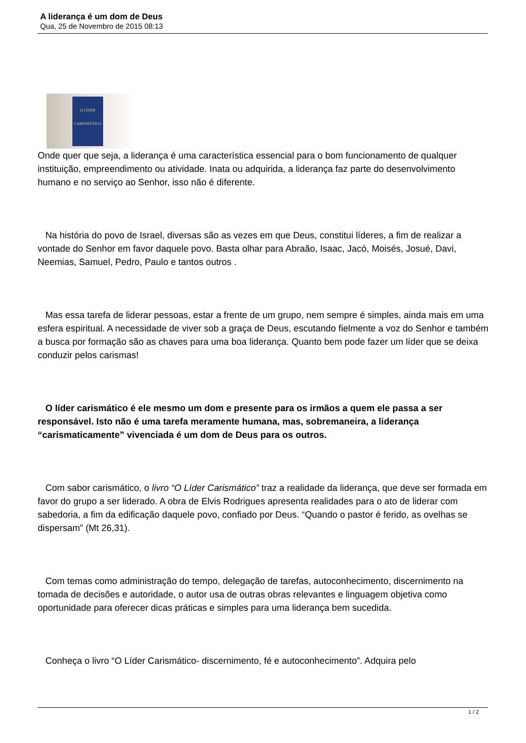A liderança é um dom de Deus
Qua, 25 de Novembro de 2015 08:13
O LÍDER CARISMÁTICO
Onde quer que seja, a liderança é uma característica essencial para o bom funcionamento de qualquer instituição, empreendimento ou atividade. Inata ou adquirida, a liderança faz parte do desenvolvimento humano e no serviço ao Senhor, isso não é diferente.
Na história do povo de Israel, diversas são as vezes em que Deus, constitui líderes, a fim de realizar a vontade do Senhor em favor daquele povo. Basta olhar para Abraão, Isaac, Jacó, Moisés, Josué, Davi, Neemias, Samuel, Pedro, Paulo e tantos outros .
Mas essa tarefa de liderar pessoas, estar a frente de um grupo, nem sempre é simples, ainda mais em uma esfera espiritual. A necessidade de viver sob a graça de Deus, escutando fielmente a voz do Senhor e também a busca por formação são as chaves para uma boa liderança. Quanto bem pode fazer um líder que se deixa conduzir pelos carismas!
O líder carismático é ele mesmo um dom e presente para os irmãos a quem ele passa a ser responsável. Isto não é uma tarefa meramente humana, mas, sobremaneira, a liderança “carismaticamente” vivenciada é um dom de Deus para os outros.
Com sabor carismático, o livro “O Líder Carismático” traz a realidade da liderança, que deve ser formada em favor do grupo a ser liderado. A obra de Elvis Rodrigues apresenta realidades para o ato de liderar com sabedoria, a fim da edificação daquele povo, confiado por Deus. “Quando o pastor é ferido, as ovelhas se dispersam” (Mt 26,31).
Com temas como administração do tempo, delegação de tarefas, autoconhecimento, discernimento na tomada de decisões e autoridade, o autor usa de outras obras relevantes e linguagem objetiva como oportunidade para oferecer dicas práticas e simples para uma liderança bem sucedida.
Conheça o livro “O Líder Carismático- discernimento, fé e autoconhecimento”. Adquira pelo
1 / 2